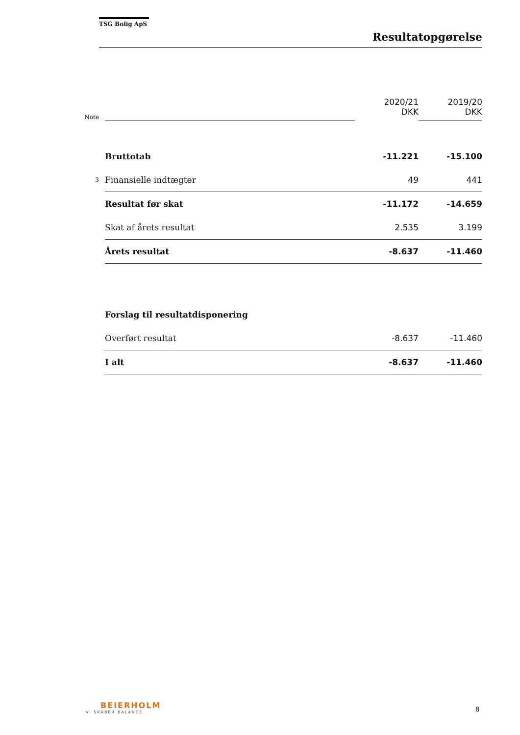TSG Bolig ApS
Resultatopgørelse
| Note | | 2020/21 DKK | 2019/20 DKK |
| | Bruttotab | -11.221 | -15.100 |
| 3 | Finansielle indtægter | 49 | 441 |
| | Resultat før skat | -11.172 | -14.659 |
| | Skat af årets resultat | 2.535 | 3.199 |
| | Årets resultat | -8.637 | -11.460 |
| | Forslag til resultatdisponering | | |
| | Overført resultat | -8.637 | -11.460 |
| | I alt | -8.637 | -11.460 |
BEIERHOLM
VI SKABER BALANCE
8